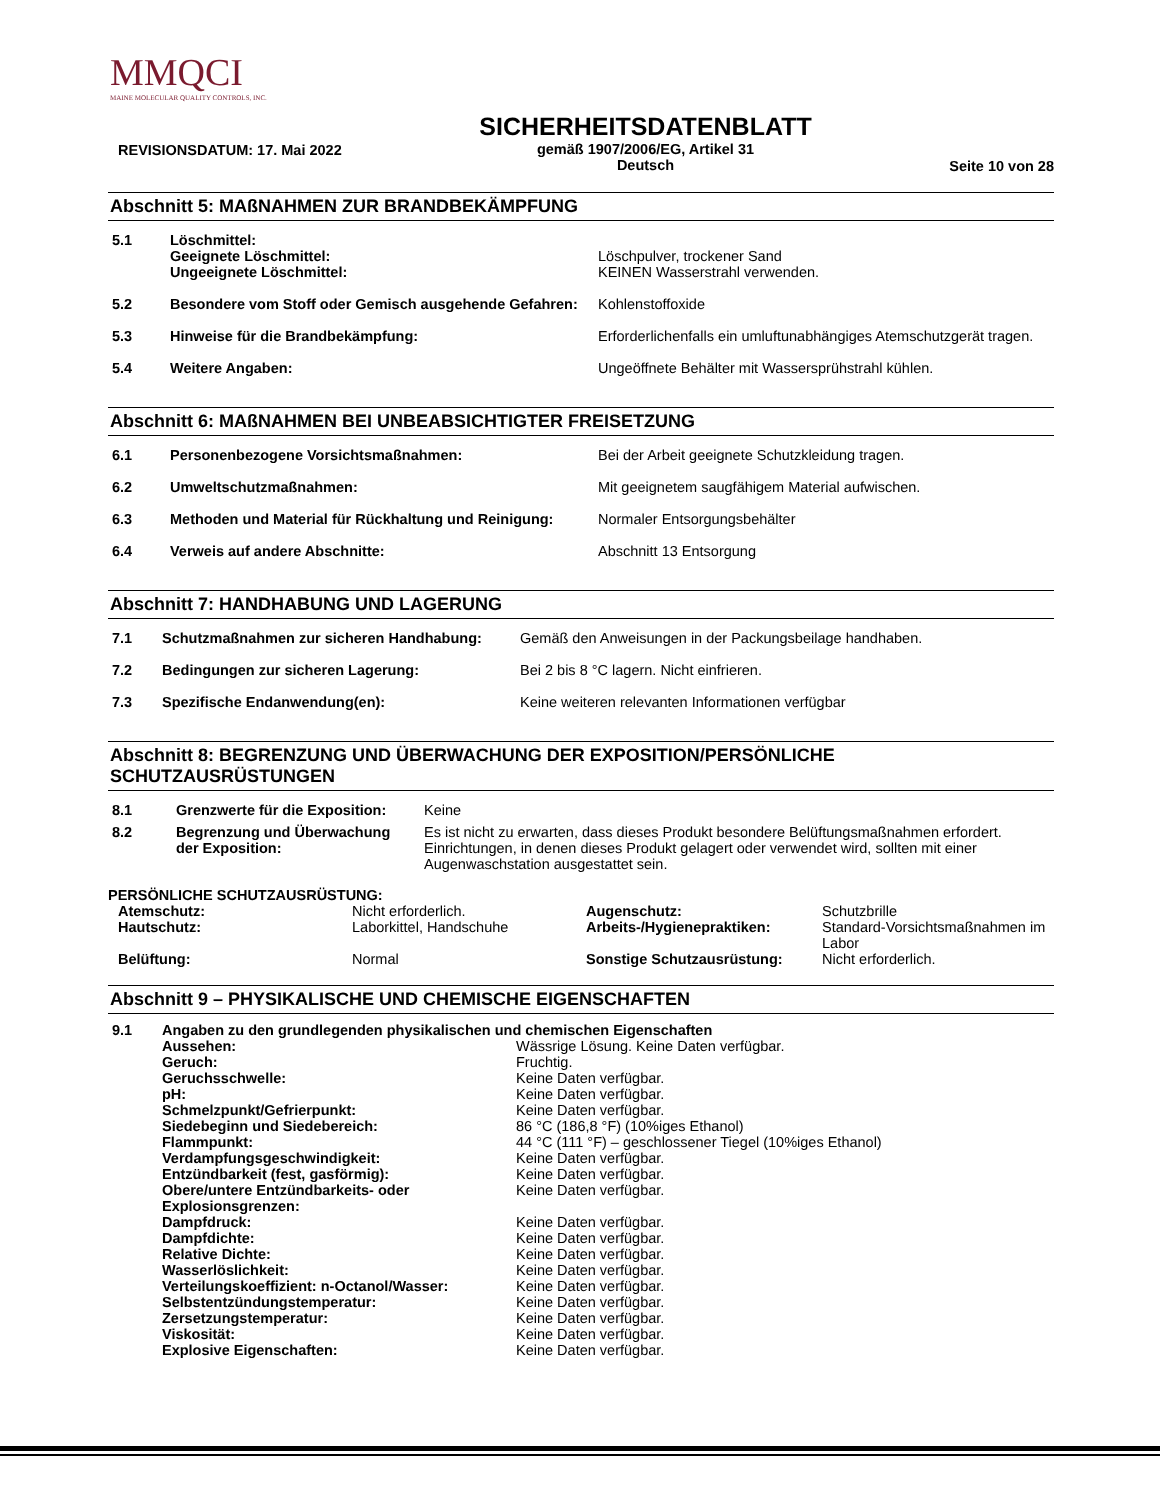MMQCI
MAINE MOLECULAR QUALITY CONTROLS, INC.
REVISIONSDATUM: 17. Mai 2022
SICHERHEITSDATENBLATT
gemäß 1907/2006/EG, Artikel 31
Deutsch
Seite 10 von 28
Abschnitt 5: MAßNAHMEN ZUR BRANDBEKÄMPFUNG
| 5.1 | Löschmittel: Geeignete Löschmittel: Ungeeignete Löschmittel: | Löschpulver, trockener Sand KEINEN Wasserstrahl verwenden. |
| 5.2 | Besondere vom Stoff oder Gemisch ausgehende Gefahren: | Kohlenstoffoxide |
| 5.3 | Hinweise für die Brandbekämpfung: | Erforderlichenfalls ein umluftunabhängiges Atemschutzgerät tragen. |
| 5.4 | Weitere Angaben: | Ungeöffnete Behälter mit Wassersprühstrahl kühlen. |
Abschnitt 6: MAßNAHMEN BEI UNBEABSICHTIGTER FREISETZUNG
| 6.1 | Personenbezogene Vorsichtsmaßnahmen: | Bei der Arbeit geeignete Schutzkleidung tragen. |
| 6.2 | Umweltschutzmaßnahmen: | Mit geeignetem saugfähigem Material aufwischen. |
| 6.3 | Methoden und Material für Rückhaltung und Reinigung: | Normaler Entsorgungsbehälter |
| 6.4 | Verweis auf andere Abschnitte: | Abschnitt 13 Entsorgung |
Abschnitt 7: HANDHABUNG UND LAGERUNG
| 7.1 | Schutzmaßnahmen zur sicheren Handhabung: | Gemäß den Anweisungen in der Packungsbeilage handhaben. |
| 7.2 | Bedingungen zur sicheren Lagerung: | Bei 2 bis 8 °C lagern. Nicht einfrieren. |
| 7.3 | Spezifische Endanwendung(en): | Keine weiteren relevanten Informationen verfügbar |
Abschnitt 8: BEGRENZUNG UND ÜBERWACHUNG DER EXPOSITION/PERSÖNLICHE SCHUTZAUSRÜSTUNGEN
| 8.1 | Grenzwerte für die Exposition: | Keine |
| 8.2 | Begrenzung und Überwachung der Exposition: | Es ist nicht zu erwarten, dass dieses Produkt besondere Belüftungsmaßnahmen erfordert. Einrichtungen, in denen dieses Produkt gelagert oder verwendet wird, sollten mit einer Augenwaschstation ausgestattet sein. |
PERSÖNLICHE SCHUTZAUSRÜSTUNG:
| Atemschutz: | Nicht erforderlich. | Augenschutz: | Schutzbrille |
| Hautschutz: | Laborkittel, Handschuhe | Arbeits-/Hygienepraktiken: | Standard-Vorsichtsmaßnahmen im Labor |
| Belüftung: | Normal | Sonstige Schutzausrüstung: | Nicht erforderlich. |
Abschnitt 9 – PHYSIKALISCHE UND CHEMISCHE EIGENSCHAFTEN
| 9.1 | Angaben zu den grundlegenden physikalischen und chemischen Eigenschaften | |
| | Aussehen: | Wässrige Lösung. Keine Daten verfügbar. |
| | Geruch: | Fruchtig. |
| | Geruchsschwelle: | Keine Daten verfügbar. |
| | pH: | Keine Daten verfügbar. |
| | Schmelzpunkt/Gefrierpunkt: | Keine Daten verfügbar. |
| | Siedebeginn und Siedebereich: | 86 °C (186,8 °F) (10%iges Ethanol) |
| | Flammpunkt: | 44 °C (111 °F) – geschlossener Tiegel (10%iges Ethanol) |
| | Verdampfungsgeschwindigkeit: | Keine Daten verfügbar. |
| | Entzündbarkeit (fest, gasförmig): | Keine Daten verfügbar. |
| | Obere/untere Entzündbarkeits- oder Explosionsgrenzen: | Keine Daten verfügbar. |
| | Dampfdruck: | Keine Daten verfügbar. |
| | Dampfdichte: | Keine Daten verfügbar. |
| | Relative Dichte: | Keine Daten verfügbar. |
| | Wasserlöslichkeit: | Keine Daten verfügbar. |
| | Verteilungskoeffizient: n-Octanol/Wasser: | Keine Daten verfügbar. |
| | Selbstentzündungstemperatur: | Keine Daten verfügbar. |
| | Zersetzungstemperatur: | Keine Daten verfügbar. |
| | Viskosität: | Keine Daten verfügbar. |
| | Explosive Eigenschaften: | Keine Daten verfügbar. |